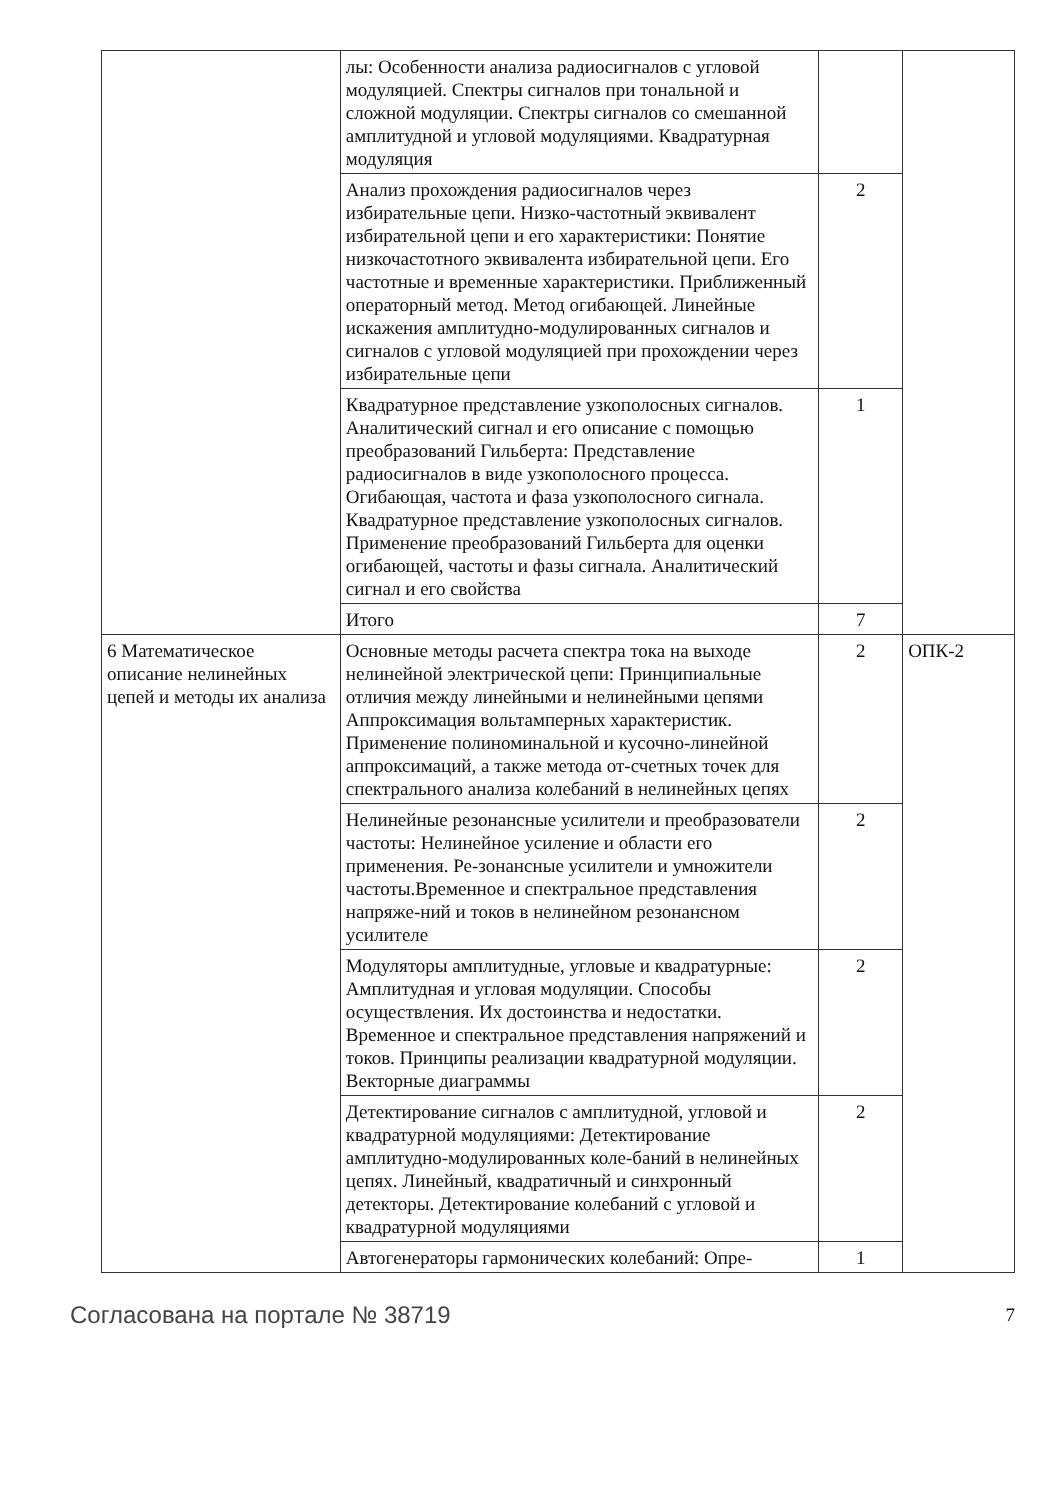| | лы: Особенности анализа радиосигналов с угловой модуляцией. Спектры сигналов при тональной и сложной модуляции. Спектры сигналов со смешанной амплитудной и угловой модуляциями. Квадратурная модуляция | | |
| | Анализ прохождения радиосигналов через избирательные цепи. Низко-частотный эквивалент избирательной цепи и его характеристики: Понятие низкочастотного эквивалента избирательной цепи. Его частотные и временные характеристики. Приближенный операторный метод. Метод огибающей. Линейные искажения амплитудно-модулированных сигналов и сигналов с угловой модуляцией при прохождении через избирательные цепи | 2 | |
| | Квадратурное представление узкополосных сигналов. Аналитический сигнал и его описание с помощью преобразований Гильберта: Представление радиосигналов в виде узкополосного процесса. Огибающая, частота и фаза узкополосного сигнала. Квадратурное представление узкополосных сигналов. Применение преобразований Гильберта для оценки огибающей, частоты и фазы сигнала. Аналитический сигнал и его свойства | 1 | |
| | Итого | 7 | |
| 6 Математическое описание нелинейных цепей и методы их анализа | Основные методы расчета спектра тока на выходе нелинейной электрической цепи: Принципиальные отличия между линейными и нелинейными цепями Аппроксимация вольтамперных характеристик. Применение полиноминальной и кусочно-линейной аппроксимаций, а также метода от-счетных точек для спектрального анализа колебаний в нелинейных цепях | 2 | ОПК-2 |
| | Нелинейные резонансные усилители и преобразователи частоты: Нелинейное усиление и области его применения. Ре-зонансные усилители и умножители частоты.Временное и спектральное представления напряже-ний и токов в нелинейном резонансном усилителе | 2 | |
| | Модуляторы амплитудные, угловые и квадратурные: Амплитудная и угловая модуляции. Способы осуществления. Их достоинства и недостатки. Временное и спектральное представления напряжений и токов. Принципы реализации квадратурной модуляции. Векторные диаграммы | 2 | |
| | Детектирование сигналов с амплитудной, угловой и квадратурной модуляциями: Детектирование амплитудно-модулированных коле-баний в нелинейных цепях. Линейный, квадратичный и синхронный детекторы. Детектирование колебаний с угловой и квадратурной модуляциями | 2 | |
| | Автогенераторы гармонических колебаний: Опре- | 1 | |
Согласована на портале № 38719 7